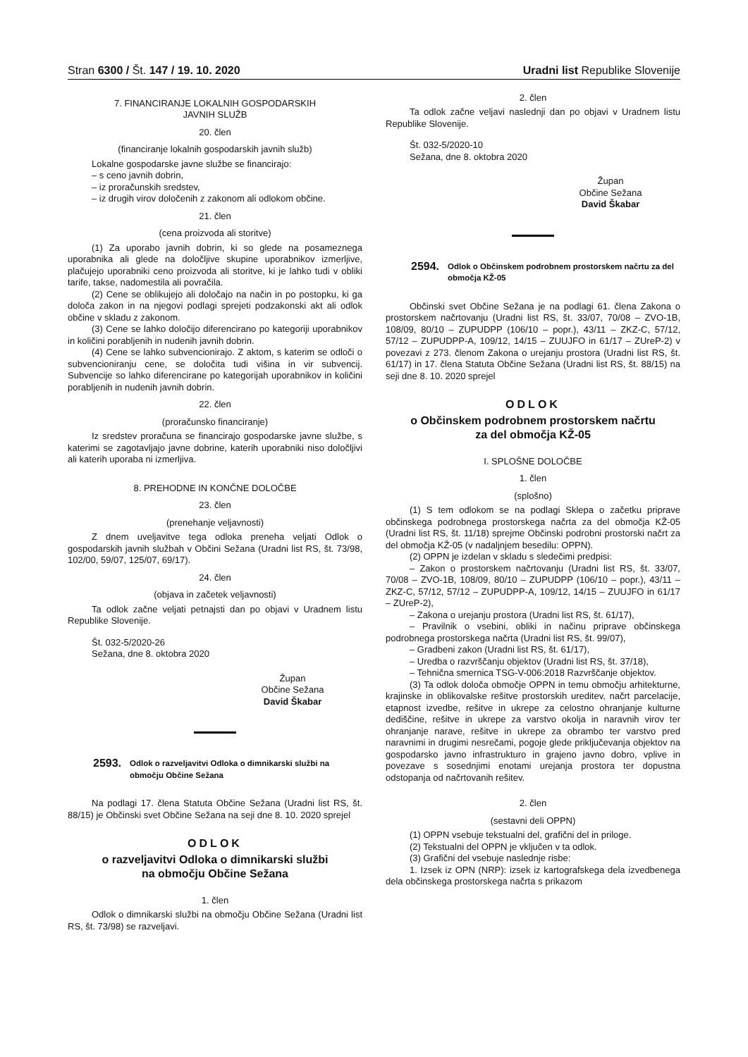Stran 6300 / Št. 147 / 19. 10. 2020 Uradni list Republike Slovenije
7. FINANCIRANJE LOKALNIH GOSPODARSKIH
JAVNIH SLUŽB
20. člen
(financiranje lokalnih gospodarskih javnih služb)
Lokalne gospodarske javne službe se financirajo:
– s ceno javnih dobrin,
– iz proračunskih sredstev,
– iz drugih virov določenih z zakonom ali odlokom občine.
21. člen
(cena proizvoda ali storitve)
(1) Za uporabo javnih dobrin, ki so glede na posameznega uporabnika ali glede na določljive skupine uporabnikov izmerljive, plačujejo uporabniki ceno proizvoda ali storitve, ki je lahko tudi v obliki tarife, takse, nadomestila ali povračila.
(2) Cene se oblikujejo ali določajo na način in po postopku, ki ga določa zakon in na njegovi podlagi sprejeti podzakonski akt ali odlok občine v skladu z zakonom.
(3) Cene se lahko določijo diferencirano po kategoriji uporabnikov in količini porabljenih in nudenih javnih dobrin.
(4) Cene se lahko subvencionirajo. Z aktom, s katerim se odloči o subvencioniranju cene, se določita tudi višina in vir subvencij. Subvencije so lahko diferencirane po kategorijah uporabnikov in količini porabljenih in nudenih javnih dobrin.
22. člen
(proračunsko financiranje)
Iz sredstev proračuna se financirajo gospodarske javne službe, s katerimi se zagotavljajo javne dobrine, katerih uporabniki niso določljivi ali katerih uporaba ni izmerljiva.
8. PREHODNE IN KONČNE DOLOČBE
23. člen
(prenehanje veljavnosti)
Z dnem uveljavitve tega odloka preneha veljati Odlok o gospodarskih javnih službah v Občini Sežana (Uradni list RS, št. 73/98, 102/00, 59/07, 125/07, 69/17).
24. člen
(objava in začetek veljavnosti)
Ta odlok začne veljati petnajsti dan po objavi v Uradnem listu Republike Slovenije.
Št. 032-5/2020-26
Sežana, dne 8. oktobra 2020
Župan
Občine Sežana
David Škabar
2593. Odlok o razveljavitvi Odloka o dimnikarski službi na območju Občine Sežana
Na podlagi 17. člena Statuta Občine Sežana (Uradni list RS, št. 88/15) je Občinski svet Občine Sežana na seji dne 8. 10. 2020 sprejel
ODLOK
o razveljavitvi Odloka o dimnikarski službi
na območju Občine Sežana
1. člen
Odlok o dimnikarski službi na območju Občine Sežana (Uradni list RS, št. 73/98) se razveljavi.
2. člen
Ta odlok začne veljavi naslednji dan po objavi v Uradnem listu Republike Slovenije.
Št. 032-5/2020-10
Sežana, dne 8. oktobra 2020
Župan
Občine Sežana
David Škabar
2594. Odlok o Občinskem podrobnem prostorskem načrtu za del območja KŽ-05
Občinski svet Občine Sežana je na podlagi 61. člena Zakona o prostorskem načrtovanju (Uradni list RS, št. 33/07, 70/08 – ZVO-1B, 108/09, 80/10 – ZUPUDPP (106/10 – popr.), 43/11 – ZKZ-C, 57/12, 57/12 – ZUPUDPP-A, 109/12, 14/15 – ZUUJFO in 61/17 – ZUreP-2) v povezavi z 273. členom Zakona o urejanju prostora (Uradni list RS, št. 61/17) in 17. člena Statuta Občine Sežana (Uradni list RS, št. 88/15) na seji dne 8. 10. 2020 sprejel
ODLOK
o Občinskem podrobnem prostorskem načrtu
za del območja KŽ-05
I. SPLOŠNE DOLOČBE
1. člen
(splošno)
(1) S tem odlokom se na podlagi Sklepa o začetku priprave občinskega podrobnega prostorskega načrta za del območja KŽ-05 (Uradni list RS, št. 11/18) sprejme Občinski podrobni prostorski načrt za del območja KŽ-05 (v nadaljnjem besedilu: OPPN).
(2) OPPN je izdelan v skladu s sledečimi predpisi:
– Zakon o prostorskem načrtovanju (Uradni list RS, št. 33/07, 70/08 – ZVO-1B, 108/09, 80/10 – ZUPUDPP (106/10 – popr.), 43/11 – ZKZ-C, 57/12, 57/12 – ZUPUDPP-A, 109/12, 14/15 – ZUUJFO in 61/17 – ZUreP-2),
– Zakona o urejanju prostora (Uradni list RS, št. 61/17),
– Pravilnik o vsebini, obliki in načinu priprave občinskega podrobnega prostorskega načrta (Uradni list RS, št. 99/07),
– Gradbeni zakon (Uradni list RS, št. 61/17),
– Uredba o razvrščanju objektov (Uradni list RS, št. 37/18),
– Tehnična smernica TSG-V-006:2018 Razvrščanje objektov.
(3) Ta odlok določa območje OPPN in temu območju arhitekturne, krajinske in oblikovalske rešitve prostorskih ureditev, načrt parcelacije, etapnost izvedbe, rešitve in ukrepe za celostno ohranjanje kulturne dediščine, rešitve in ukrepe za varstvo okolja in naravnih virov ter ohranjanje narave, rešitve in ukrepe za obrambo ter varstvo pred naravnimi in drugimi nesrečami, pogoje glede priključevanja objektov na gospodarsko javno infrastrukturo in grajeno javno dobro, vplive in povezave s sosednjimi enotami urejanja prostora ter dopustna odstopanja od načrtovanih rešitev.
2. člen
(sestavni deli OPPN)
(1) OPPN vsebuje tekstualni del, grafični del in priloge.
(2) Tekstualni del OPPN je vključen v ta odlok.
(3) Grafični del vsebuje naslednje risbe:
1. Izsek iz OPN (NRP): izsek iz kartografskega dela izvedbenega dela občinskega prostorskega načrta s prikazom